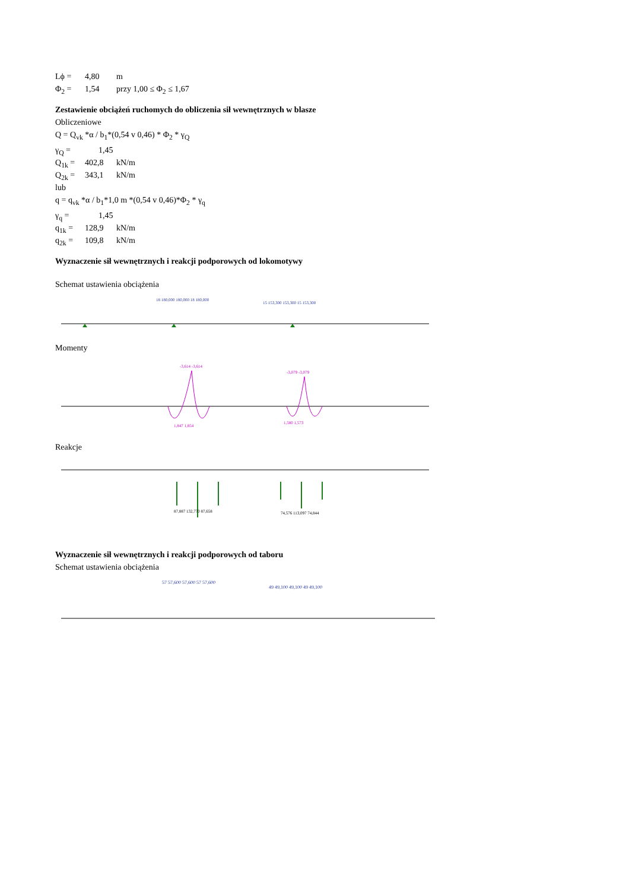Lϕ = 4,80 m
Φ<sub>2</sub> = 1,54 przy 1,00 ≤ Φ<sub>2</sub> ≤ 1,67
Zestawienie obciążeń ruchomych do obliczenia sił wewnętrznych w blasze
Obliczeniowe
Q = Q<sub>vk</sub> *α / b<sub>1</sub>*(0,54 v 0,46) * Φ<sub>2</sub> * γ<sub>Q</sub>
γ<sub>Q</sub> = 1,45
Q<sub>1k</sub> = 402,8 kN/m
Q<sub>2k</sub> = 343,1 kN/m
lub
q = q<sub>vk</sub> *α / b<sub>1</sub>*1,0 m *(0,54 v 0,46)*Φ<sub>2</sub> * γ<sub>q</sub>
γ<sub>q</sub> = 1,45
q<sub>1k</sub> = 128,9 kN/m
q<sub>2k</sub> = 109,8 kN/m
Wyznaczenie sił wewnętrznych i reakcji podporowych od lokomotywy
Schemat ustawienia obciążenia
18 180,000 180,000 18 180,000
15 153,300 153,300 15 153,300
Momenty
-3,614 -3,614
-3,079 -3,079
1,847 1,854
1,580 1,573
Reakcje
87,887 132,770 87,658
74,576 113,097 74,844
Wyznaczenie sił wewnętrznych i reakcji podporowych od taboru
Schemat ustawienia obciążenia
57 57,600 57,600 57 57,600
49 49,100 49,100 49 49,100